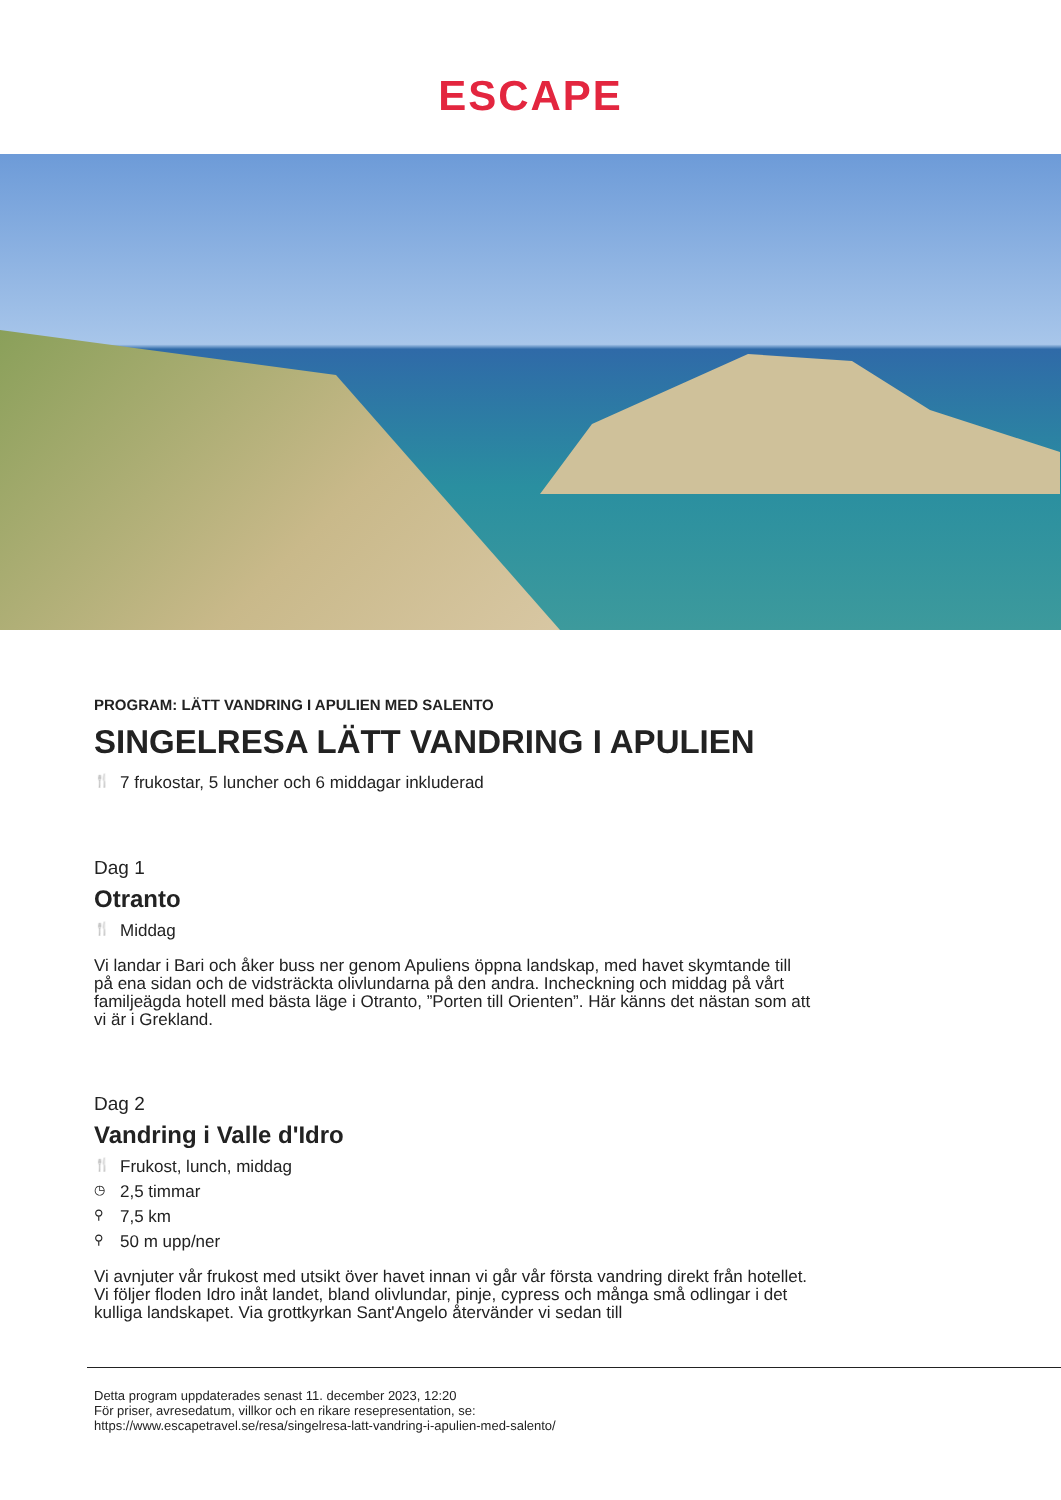ESCAPE
PROGRAM: LÄTT VANDRING I APULIEN MED SALENTO
SINGELRESA LÄTT VANDRING I APULIEN
🍴 7 frukostar, 5 luncher och 6 middagar inkluderad
Dag 1
Otranto
🍴 Middag
Vi landar i Bari och åker buss ner genom Apuliens öppna landskap, med havet skymtande till på ena sidan och de vidsträckta olivlundarna på den andra. Incheckning och middag på vårt familjeägda hotell med bästa läge i Otranto, ”Porten till Orienten”. Här känns det nästan som att vi är i Grekland.
Dag 2
Vandring i Valle d'Idro
🍴 Frukost, lunch, middag
◷ 2,5 timmar
⚲ 7,5 km
⚲ 50 m upp/ner
Vi avnjuter vår frukost med utsikt över havet innan vi går vår första vandring direkt från hotellet. Vi följer floden Idro inåt landet, bland olivlundar, pinje, cypress och många små odlingar i det kulliga landskapet. Via grottkyrkan Sant'Angelo återvänder vi sedan till
Detta program uppdaterades senast 11. december 2023, 12:20
För priser, avresedatum, villkor och en rikare resepresentation, se:
https://www.escapetravel.se/resa/singelresa-latt-vandring-i-apulien-med-salento/